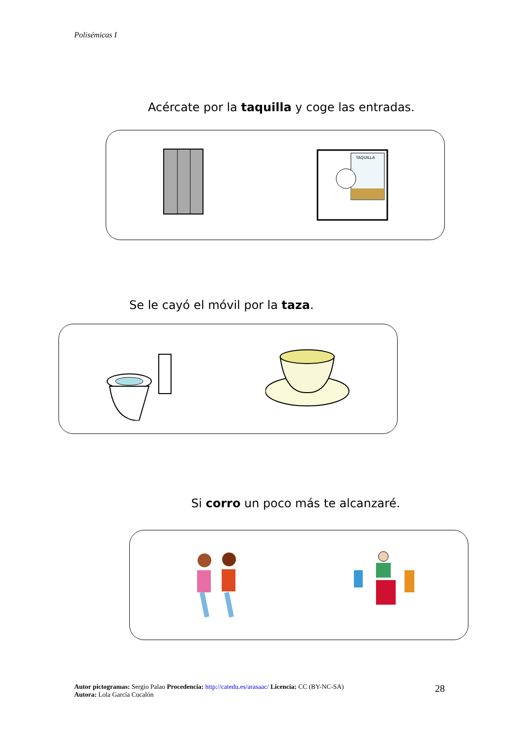Polisémicas I
Acércate por la taquilla y coge las entradas.
TAQUILLA
Se le cayó el móvil por la taza.
Si corro un poco más te alcanzaré.
Autor pictogramas: Sergio Palao Procedencia: http://catedu.es/arasaac/ Licencia: CC (BY-NC-SA)
Autora: Lola García Cucalón
28